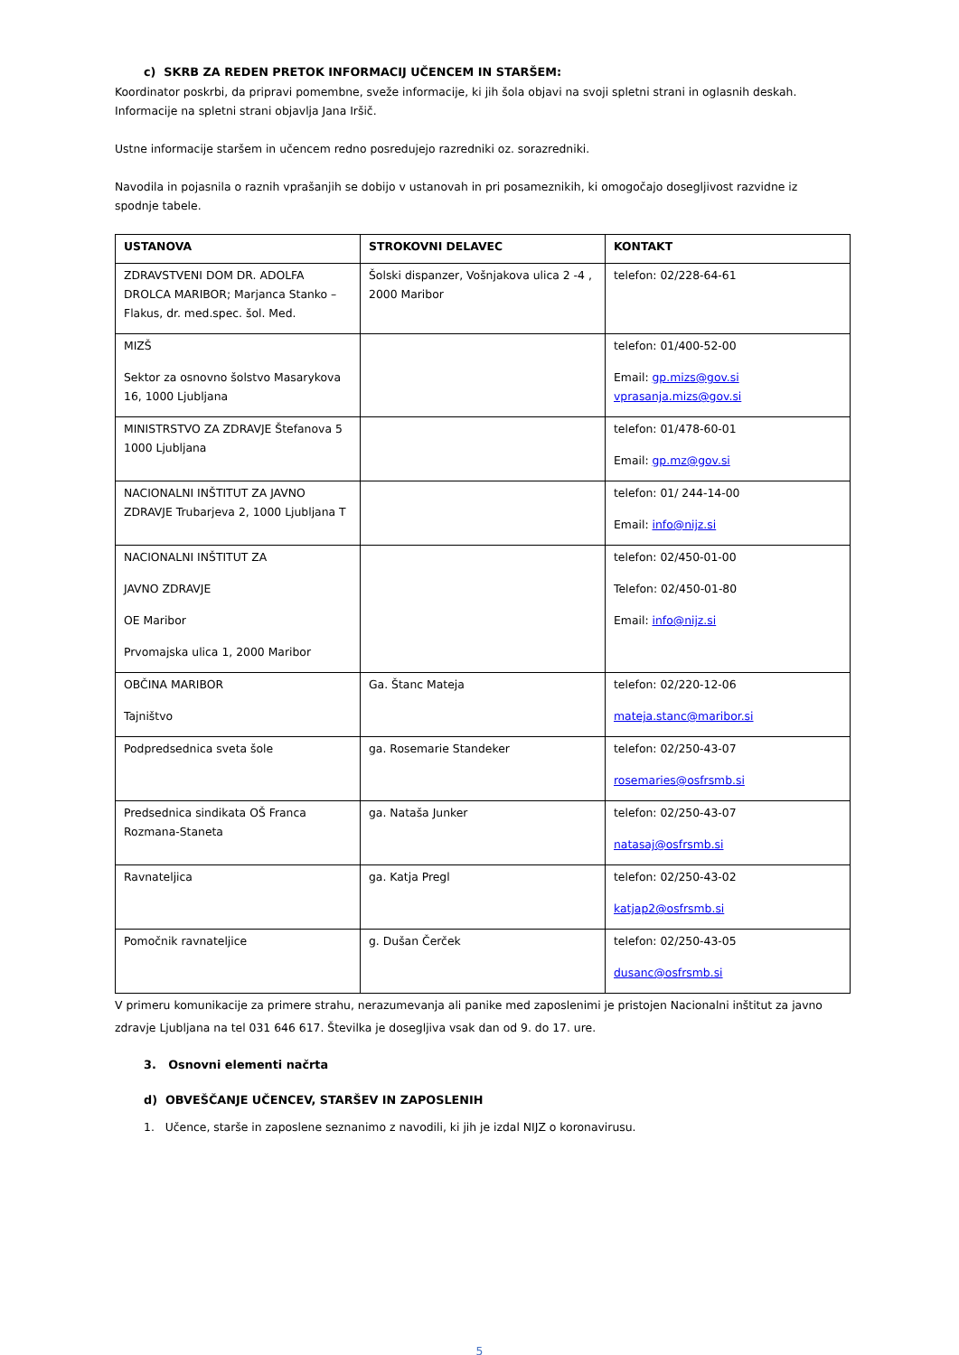c) SKRB ZA REDEN PRETOK INFORMACIJ UČENCEM IN STARŠEM:
Koordinator poskrbi, da pripravi pomembne, sveže informacije, ki jih šola objavi na svoji spletni strani in oglasnih deskah. Informacije na spletni strani objavlja Jana Iršič.
Ustne informacije staršem in učencem redno posredujejo razredniki oz. sorazredniki.
Navodila in pojasnila o raznih vprašanjih se dobijo v ustanovah in pri posameznikih, ki omogočajo dosegljivost razvidne iz spodnje tabele.
| USTANOVA | STROKOVNI DELAVEC | KONTAKT |
| --- | --- | --- |
| ZDRAVSTVENI DOM DR. ADOLFA DROLCA MARIBOR; Marjanca Stanko – Flakus, dr. med.spec. šol. Med. | Šolski dispanzer, Vošnjakova ulica 2 -4 , 2000 Maribor | telefon: 02/228-64-61 |
| MIZŠ Sektor za osnovno šolstvo Masarykova 16, 1000 Ljubljana | | telefon: 01/400-52-00 Email: gp.mizs@gov.si vprasanja.mizs@gov.si |
| MINISTRSTVO ZA ZDRAVJE Štefanova 5 1000 Ljubljana | | telefon: 01/478-60-01 Email: gp.mz@gov.si |
| NACIONALNI INŠTITUT ZA JAVNO ZDRAVJE Trubarjeva 2, 1000 Ljubljana T | | telefon: 01/ 244-14-00 Email: info@nijz.si |
| NACIONALNI INŠTITUT ZA JAVNO ZDRAVJE OE Maribor Prvomajska ulica 1, 2000 Maribor | | telefon: 02/450-01-00 Telefon: 02/450-01-80 Email: info@nijz.si |
| OBČINA MARIBOR Tajništvo | Ga. Štanc Mateja | telefon: 02/220-12-06 mateja.stanc@maribor.si |
| Podpredsednica sveta šole | ga. Rosemarie Standeker | telefon: 02/250-43-07 rosemaries@osfrsmb.si |
| Predsednica sindikata OŠ Franca Rozmana-Staneta | ga. Nataša Junker | telefon: 02/250-43-07 natasaj@osfrsmb.si |
| Ravnateljica | ga. Katja Pregl | telefon: 02/250-43-02 katjap2@osfrsmb.si |
| Pomočnik ravnateljice | g. Dušan Čerček | telefon: 02/250-43-05 dusanc@osfrsmb.si |
V primeru komunikacije za primere strahu, nerazumevanja ali panike med zaposlenimi je pristojen Nacionalni inštitut za javno zdravje Ljubljana na tel 031 646 617. Številka je dosegljiva vsak dan od 9. do 17. ure.
3. Osnovni elementi načrta
d) OBVEŠČANJE UČENCEV, STARŠEV IN ZAPOSLENIH
1. Učence, starše in zaposlene seznanimo z navodili, ki jih je izdal NIJZ o koronavirusu.
5